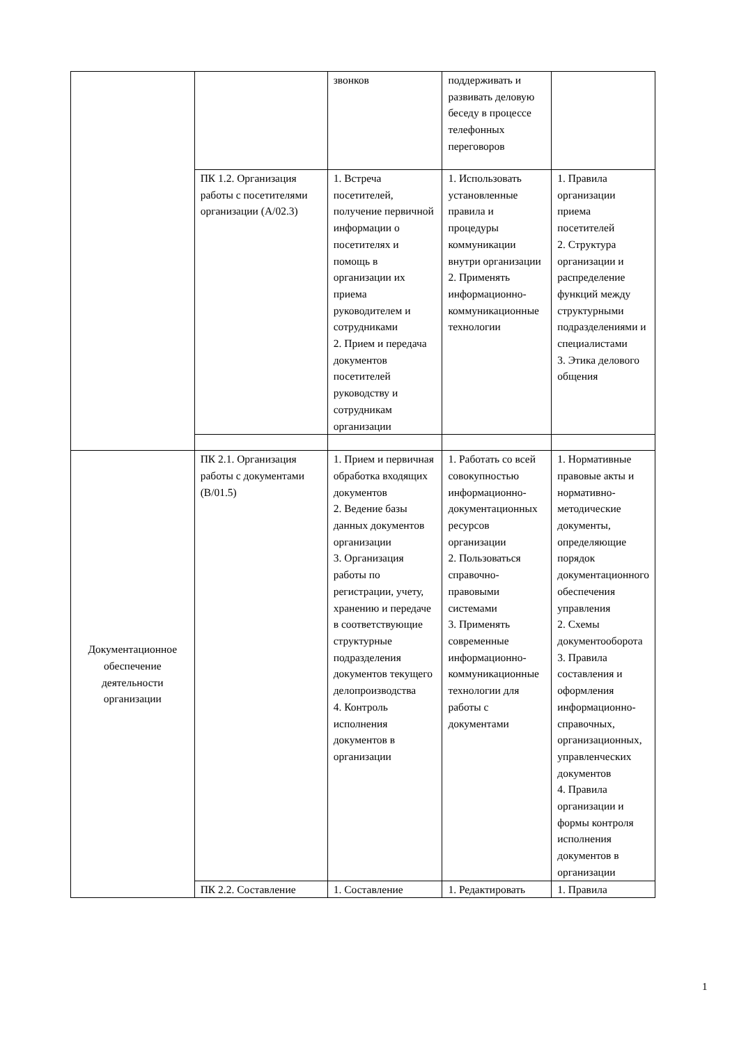| | | звонков | поддерживать и развивать деловую беседу в процессе телефонных переговоров | |
| | ПК 1.2. Организация работы с посетителями организации (А/02.3) | 1. Встреча посетителей, получение первичной информации о посетителях и помощь в организации их приема руководителем и сотрудниками 2. Прием и передача документов посетителей руководству и сотрудникам организации | 1. Использовать установленные правила и процедуры коммуникации внутри организации 2. Применять информационно-коммуникационные технологии | 1. Правила организации приема посетителей 2. Структура организации и распределение функций между структурными подразделениями и специалистами 3. Этика делового общения |
| Документационное обеспечение деятельности организации | ПК 2.1. Организация работы с документами (В/01.5) | 1. Прием и первичная обработка входящих документов 2. Ведение базы данных документов организации 3. Организация работы по регистрации, учету, хранению и передаче в соответствующие структурные подразделения документов текущего делопроизводства 4. Контроль исполнения документов в организации | 1. Работать со всей совокупностью информационно-документационных ресурсов организации 2. Пользоваться справочно-правовыми системами 3. Применять современные информационно-коммуникационные технологии для работы с документами | 1. Нормативные правовые акты и нормативно-методические документы, определяющие порядок документационного обеспечения управления 2. Схемы документооборота 3. Правила составления и оформления информационно-справочных, организационных, управленческих документов 4. Правила организации и формы контроля исполнения документов в организации |
| | ПК 2.2. Составление | 1. Составление | 1. Редактировать | 1. Правила |
1